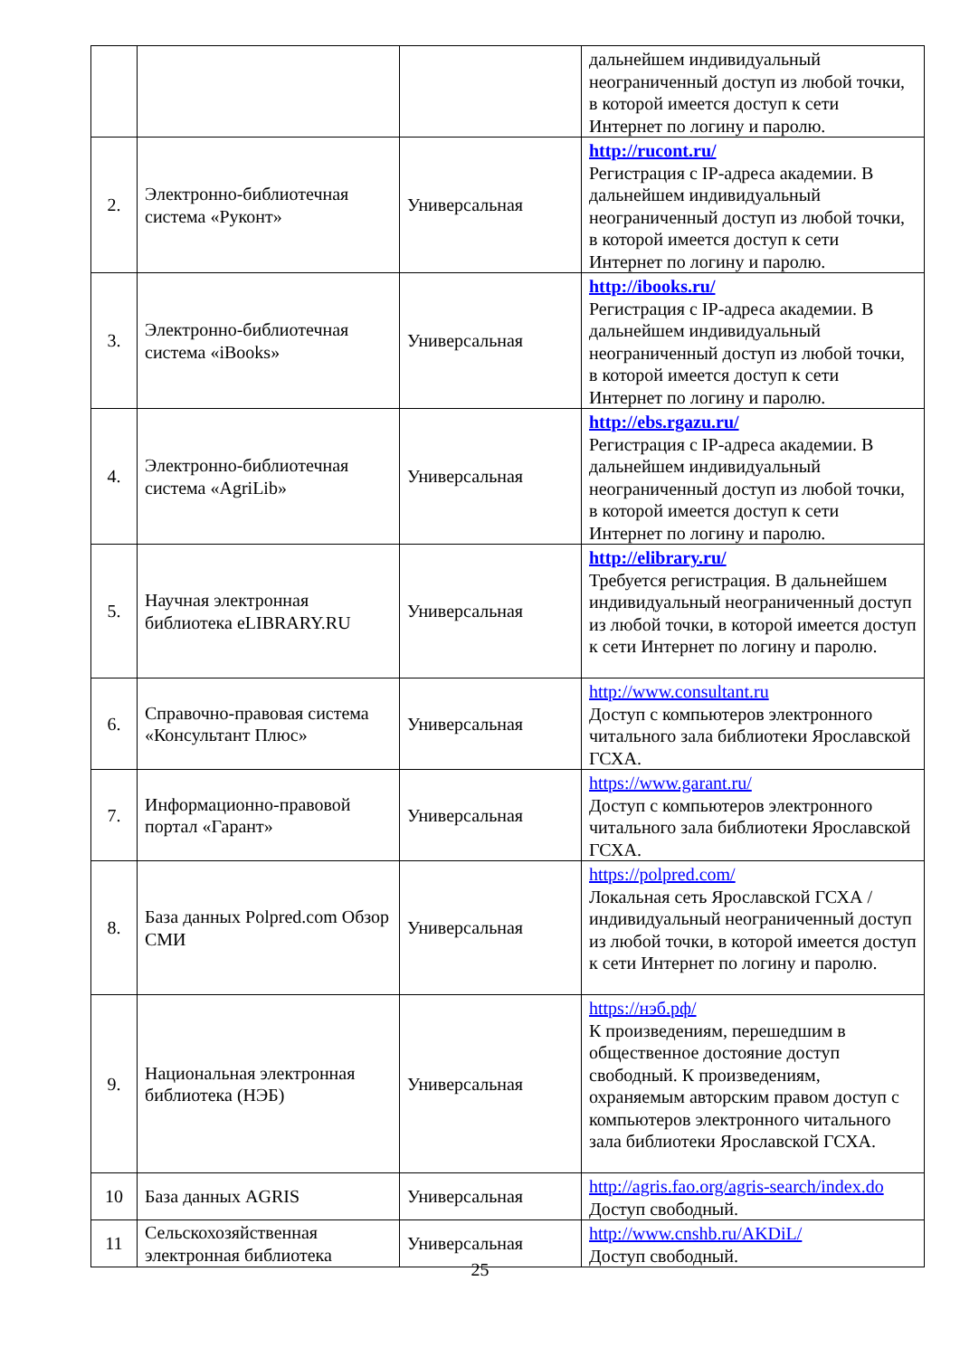| | | | дальнейшем индивидуальный неограниченный доступ из любой точки, в которой имеется доступ к сети Интернет по логину и паролю. |
| 2. | Электронно-библиотечная система «Руконт» | Универсальная | http://rucont.ru/ Регистрация с IP-адреса академии. В дальнейшем индивидуальный неограниченный доступ из любой точки, в которой имеется доступ к сети Интернет по логину и паролю. |
| 3. | Электронно-библиотечная система «iBooks» | Универсальная | http://ibooks.ru/ Регистрация с IP-адреса академии. В дальнейшем индивидуальный неограниченный доступ из любой точки, в которой имеется доступ к сети Интернет по логину и паролю. |
| 4. | Электронно-библиотечная система «AgriLib» | Универсальная | http://ebs.rgazu.ru/ Регистрация с IP-адреса академии. В дальнейшем индивидуальный неограниченный доступ из любой точки, в которой имеется доступ к сети Интернет по логину и паролю. |
| 5. | Научная электронная библиотека eLIBRARY.RU | Универсальная | http://elibrary.ru/ Требуется регистрация. В дальнейшем индивидуальный неограниченный доступ из любой точки, в которой имеется доступ к сети Интернет по логину и паролю. |
| 6. | Справочно-правовая система «Консультант Плюс» | Универсальная | http://www.consultant.ru Доступ с компьютеров электронного читального зала библиотеки Ярославской ГСХА. |
| 7. | Информационно-правовой портал «Гарант» | Универсальная | https://www.garant.ru/ Доступ с компьютеров электронного читального зала библиотеки Ярославской ГСХА. |
| 8. | База данных Polpred.com Обзор СМИ | Универсальная | https://polpred.com/ Локальная сеть Ярославской ГСХА / индивидуальный неограниченный доступ из любой точки, в которой имеется доступ к сети Интернет по логину и паролю. |
| 9. | Национальная электронная библиотека (НЭБ) | Универсальная | https://нэб.рф/ К произведениям, перешедшим в общественное достояние доступ свободный. К произведениям, охраняемым авторским правом доступ с компьютеров электронного читального зала библиотеки Ярославской ГСХА. |
| 10 | База данных AGRIS | Универсальная | http://agris.fao.org/agris-search/index.do Доступ свободный. |
| 11 | Сельскохозяйственная электронная библиотека | Универсальная | http://www.cnshb.ru/AKDiL/ Доступ свободный. |
25